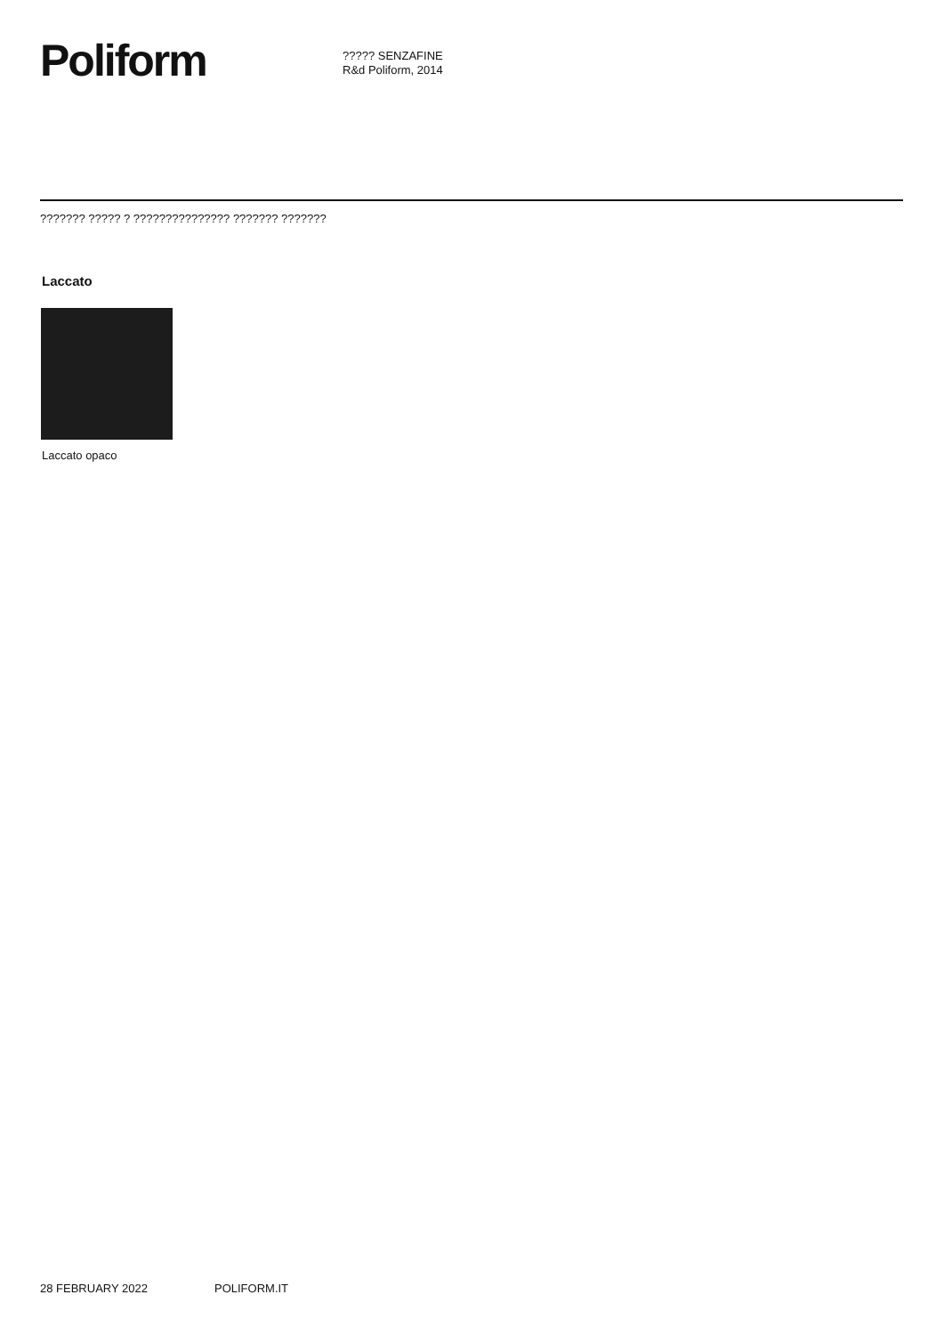Poliform
????? SENZAFINE
R&d Poliform, 2014
??????? ????? ? ??????????????? ??????? ???????
Laccato
Laccato opaco
28 FEBRUARY 2022 POLIFORM.IT